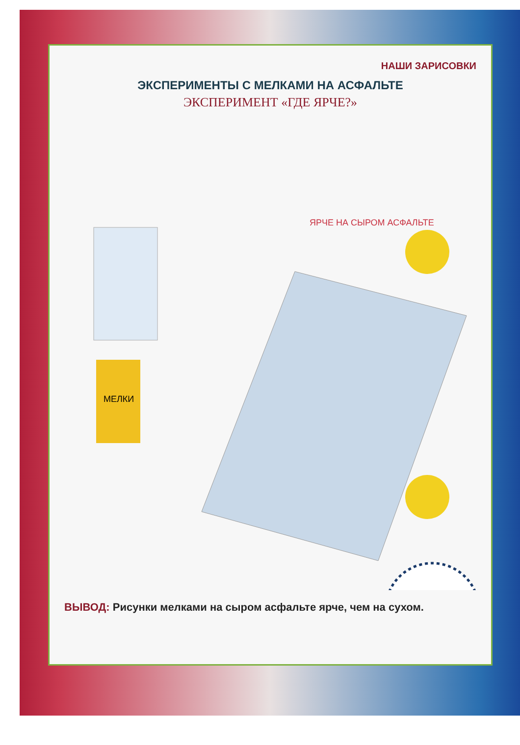НАШИ ЗАРИСОВКИ
ЭКСПЕРИМЕНТЫ С МЕЛКАМИ НА АСФАЛЬТЕ
ЭКСПЕРИМЕНТ «ГДЕ ЯРЧЕ?»
ЯРЧЕ НА СЫРОМ АСФАЛЬТЕ
МЕЛКИ
ВЫВОД: Рисунки мелками на сыром асфальте ярче, чем на сухом.